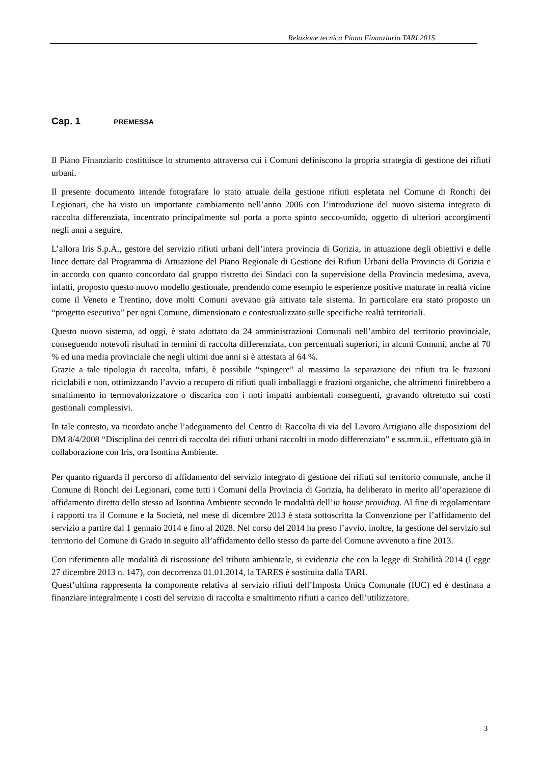Relazione tecnica Piano Finanziario TARI 2015
Cap. 1 PREMESSA
Il Piano Finanziario costituisce lo strumento attraverso cui i Comuni definiscono la propria strategia di gestione dei rifiuti urbani.
Il presente documento intende fotografare lo stato attuale della gestione rifiuti espletata nel Comune di Ronchi dei Legionari, che ha visto un importante cambiamento nell’anno 2006 con l’introduzione del nuovo sistema integrato di raccolta differenziata, incentrato principalmente sul porta a porta spinto secco-umido, oggetto di ulteriori accorgimenti negli anni a seguire.
L’allora Iris S.p.A., gestore del servizio rifiuti urbani dell’intera provincia di Gorizia, in attuazione degli obiettivi e delle linee dettate dal Programma di Attuazione del Piano Regionale di Gestione dei Rifiuti Urbani della Provincia di Gorizia e in accordo con quanto concordato dal gruppo ristretto dei Sindaci con la supervisione della Provincia medesima, aveva, infatti, proposto questo nuovo modello gestionale, prendendo come esempio le esperienze positive maturate in realtà vicine come il Veneto e Trentino, dove molti Comuni avevano già attivato tale sistema. In particolare era stato proposto un “progetto esecutivo” per ogni Comune, dimensionato e contestualizzato sulle specifiche realtà territoriali.
Questo nuovo sistema, ad oggi, è stato adottato da 24 amministrazioni Comunali nell’ambito del territorio provinciale, conseguendo notevoli risultati in termini di raccolta differenziata, con percentuali superiori, in alcuni Comuni, anche al 70 % ed una media provinciale che negli ultimi due anni si è attestata al 64 %.
Grazie a tale tipologia di raccolta, infatti, è possibile “spingere” al massimo la separazione dei rifiuti tra le frazioni riciclabili e non, ottimizzando l’avvio a recupero di rifiuti quali imballaggi e frazioni organiche, che altrimenti finirebbero a smaltimento in termovalorizzatore o discarica con i noti impatti ambientali conseguenti, gravando oltretutto sui costi gestionali complessivi.
In tale contesto, va ricordato anche l’adeguamento del Centro di Raccolta di via del Lavoro Artigiano alle disposizioni del DM 8/4/2008 “Disciplina dei centri di raccolta dei rifiuti urbani raccolti in modo differenziato” e ss.mm.ii., effettuato già in collaborazione con Iris, ora Isontina Ambiente.
Per quanto riguarda il percorso di affidamento del servizio integrato di gestione dei rifiuti sul territorio comunale, anche il Comune di Ronchi dei Legionari, come tutti i Comuni della Provincia di Gorizia, ha deliberato in merito all’operazione di affidamento diretto dello stesso ad Isontina Ambiente secondo le modalità dell’in house providing. Al fine di regolamentare i rapporti tra il Comune e la Società, nel mese di dicembre 2013 è stata sottoscritta la Convenzione per l’affidamento del servizio a partire dal 1 gennaio 2014 e fino al 2028. Nel corso del 2014 ha preso l’avvio, inoltre, la gestione del servizio sul territorio del Comune di Grado in seguito all’affidamento dello stesso da parte del Comune avvenuto a fine 2013.
Con riferimento alle modalità di riscossione del tributo ambientale, si evidenzia che con la legge di Stabilità 2014 (Legge 27 dicembre 2013 n. 147), con decorrenza 01.01.2014, la TARES è sostituita dalla TARI.
Quest’ultima rappresenta la componente relativa al servizio rifiuti dell’Imposta Unica Comunale (IUC) ed è destinata a finanziare integralmente i costi del servizio di raccolta e smaltimento rifiuti a carico dell’utilizzatore.
3